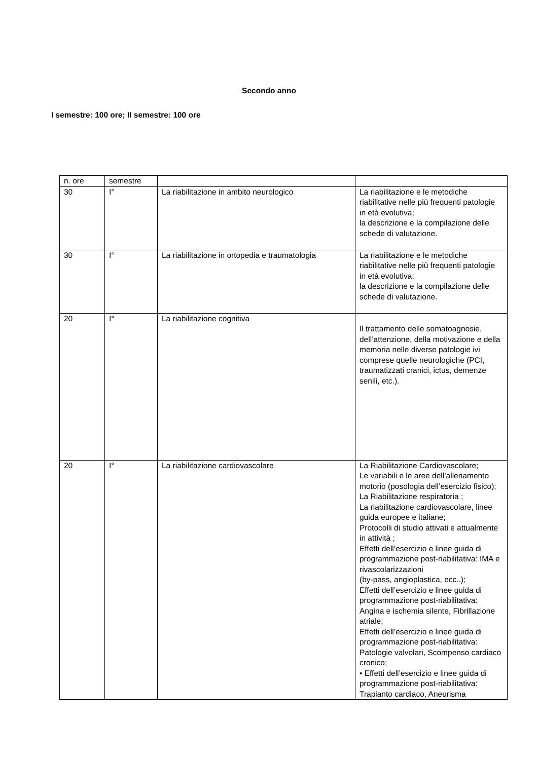Secondo anno
I semestre: 100 ore; II semestre: 100 ore
| n. ore | semestre | | |
| 30 | I° | La riabilitazione in ambito neurologico | La riabilitazione e le metodiche riabilitative nelle più frequenti patologie in età evolutiva; la descrizione e la compilazione delle schede di valutazione. |
| 30 | I° | La riabilitazione in ortopedia e traumatologia | La riabilitazione e le metodiche riabilitative nelle più frequenti patologie in età evolutiva; la descrizione e la compilazione delle schede di valutazione. |
| 20 | I° | La riabilitazione cognitiva | Il trattamento delle somatoagnosie, dell’attenzione, della motivazione e della memoria nelle diverse patologie ivi comprese quelle neurologiche (PCI, traumatizzati cranici, ictus, demenze senili, etc.). |
| 20 | I° | La riabilitazione cardiovascolare | La Riabilitazione Cardiovascolare; Le variabili e le aree dell’allenamento motorio (posologia dell’esercizio fisico); La Riabilitazione respiratoria ; La riabilitazione cardiovascolare, linee guida europee e italiane; Protocolli di studio attivati e attualmente in attività ; Effetti dell’esercizio e linee guida di programmazione post-riabilitativa: IMA e rivascolarizzazioni (by-pass, angioplastica, ecc..); Effetti dell’esercizio e linee guida di programmazione post-riabilitativa: Angina e ischemia silente, Fibrillazione atriale; Effetti dell’esercizio e linee guida di programmazione post-riabilitativa: Patologie valvolari, Scompenso cardiaco cronico; • Effetti dell’esercizio e linee guida di programmazione post-riabilitativa: Trapianto cardiaco, Aneurisma |